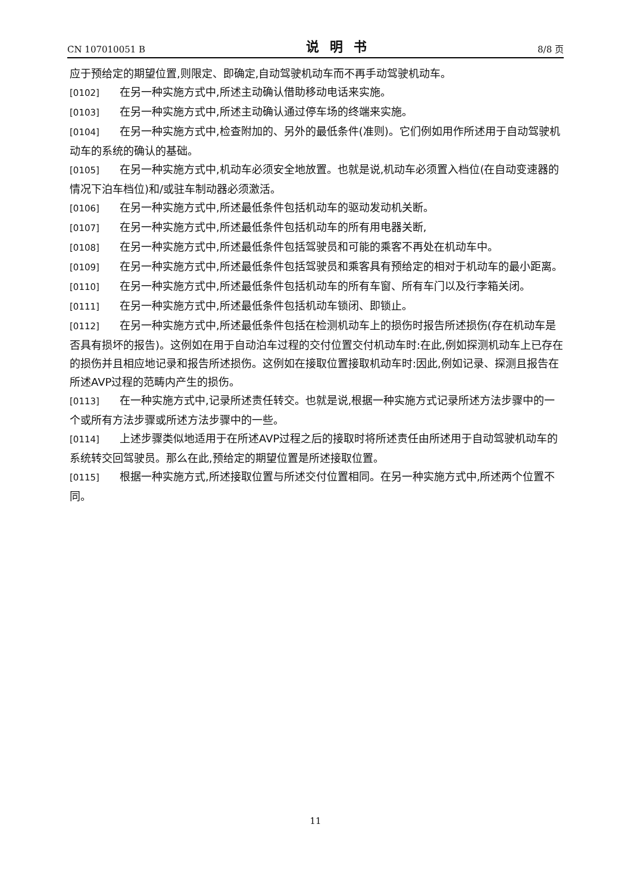CN 107010051 B 说明书 8/8 页
应于预给定的期望位置,则限定、即确定,自动驾驶机动车而不再手动驾驶机动车。
[0102] 在另一种实施方式中,所述主动确认借助移动电话来实施。
[0103] 在另一种实施方式中,所述主动确认通过停车场的终端来实施。
[0104] 在另一种实施方式中,检查附加的、另外的最低条件(准则)。它们例如用作所述用于自动驾驶机动车的系统的确认的基础。
[0105] 在另一种实施方式中,机动车必须安全地放置。也就是说,机动车必须置入档位(在自动变速器的情况下泊车档位)和/或驻车制动器必须激活。
[0106] 在另一种实施方式中,所述最低条件包括机动车的驱动发动机关断。
[0107] 在另一种实施方式中,所述最低条件包括机动车的所有用电器关断,
[0108] 在另一种实施方式中,所述最低条件包括驾驶员和可能的乘客不再处在机动车中。
[0109] 在另一种实施方式中,所述最低条件包括驾驶员和乘客具有预给定的相对于机动车的最小距离。
[0110] 在另一种实施方式中,所述最低条件包括机动车的所有车窗、所有车门以及行李箱关闭。
[0111] 在另一种实施方式中,所述最低条件包括机动车锁闭、即锁止。
[0112] 在另一种实施方式中,所述最低条件包括在检测机动车上的损伤时报告所述损伤(存在机动车是否具有损坏的报告)。这例如在用于自动泊车过程的交付位置交付机动车时:在此,例如探测机动车上已存在的损伤并且相应地记录和报告所述损伤。这例如在接取位置接取机动车时:因此,例如记录、探测且报告在所述AVP过程的范畴内产生的损伤。
[0113] 在一种实施方式中,记录所述责任转交。也就是说,根据一种实施方式记录所述方法步骤中的一个或所有方法步骤或所述方法步骤中的一些。
[0114] 上述步骤类似地适用于在所述AVP过程之后的接取时将所述责任由所述用于自动驾驶机动车的系统转交回驾驶员。那么在此,预给定的期望位置是所述接取位置。
[0115] 根据一种实施方式,所述接取位置与所述交付位置相同。在另一种实施方式中,所述两个位置不同。
11